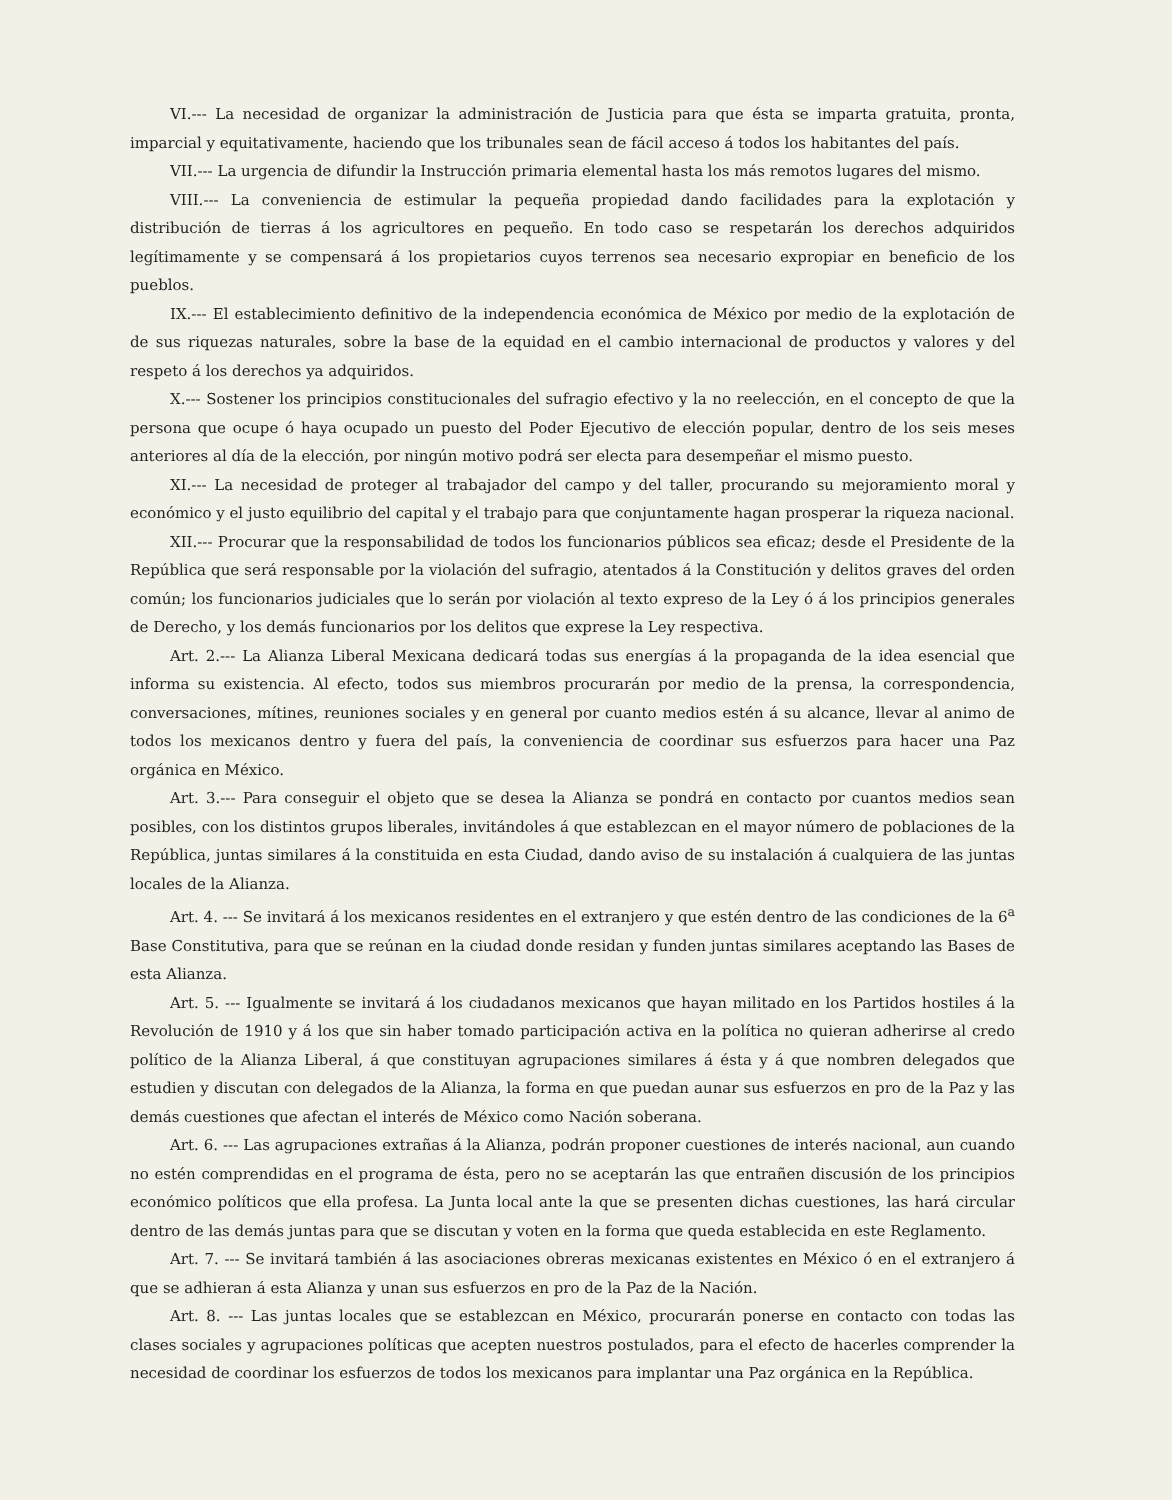VI.--- La necesidad de organizar la administración de Justicia para que ésta se imparta gratuita, pronta, imparcial y equitativamente, haciendo que los tribunales sean de fácil acceso á todos los habitantes del país.
VII.--- La urgencia de difundir la Instrucción primaria elemental hasta los más remotos lugares del mismo.
VIII.--- La conveniencia de estimular la pequeña propiedad dando facilidades para la explotación y distribución de tierras á los agricultores en pequeño. En todo caso se respetarán los derechos adquiridos legítimamente y se compensará á los propietarios cuyos terrenos sea necesario expropiar en beneficio de los pueblos.
IX.--- El establecimiento definitivo de la independencia económica de México por medio de la explotación de de sus riquezas naturales, sobre la base de la equidad en el cambio internacional de productos y valores y del respeto á los derechos ya adquiridos.
X.--- Sostener los principios constitucionales del sufragio efectivo y la no reelección, en el concepto de que la persona que ocupe ó haya ocupado un puesto del Poder Ejecutivo de elección popular, dentro de los seis meses anteriores al día de la elección, por ningún motivo podrá ser electa para desempeñar el mismo puesto.
XI.--- La necesidad de proteger al trabajador del campo y del taller, procurando su mejoramiento moral y económico y el justo equilibrio del capital y el trabajo para que conjuntamente hagan prosperar la riqueza nacional.
XII.--- Procurar que la responsabilidad de todos los funcionarios públicos sea eficaz; desde el Presidente de la República que será responsable por la violación del sufragio, atentados á la Constitución y delitos graves del orden común; los funcionarios judiciales que lo serán por violación al texto expreso de la Ley ó á los principios generales de Derecho, y los demás funcionarios por los delitos que exprese la Ley respectiva.
Art. 2.--- La Alianza Liberal Mexicana dedicará todas sus energías á la propaganda de la idea esencial que informa su existencia. Al efecto, todos sus miembros procurarán por medio de la prensa, la correspondencia, conversaciones, mítines, reuniones sociales y en general por cuanto medios estén á su alcance, llevar al animo de todos los mexicanos dentro y fuera del país, la conveniencia de coordinar sus esfuerzos para hacer una Paz orgánica en México.
Art. 3.--- Para conseguir el objeto que se desea la Alianza se pondrá en contacto por cuantos medios sean posibles, con los distintos grupos liberales, invitándoles á que establezcan en el mayor número de poblaciones de la República, juntas similares á la constituida en esta Ciudad, dando aviso de su instalación á cualquiera de las juntas locales de la Alianza.
Art. 4. --- Se invitará á los mexicanos residentes en el extranjero y que estén dentro de las condiciones de la 6<sup>a</sup> Base Constitutiva, para que se reúnan en la ciudad donde residan y funden juntas similares aceptando las Bases de esta Alianza.
Art. 5. --- Igualmente se invitará á los ciudadanos mexicanos que hayan militado en los Partidos hostiles á la Revolución de 1910 y á los que sin haber tomado participación activa en la política no quieran adherirse al credo político de la Alianza Liberal, á que constituyan agrupaciones similares á ésta y á que nombren delegados que estudien y discutan con delegados de la Alianza, la forma en que puedan aunar sus esfuerzos en pro de la Paz y las demás cuestiones que afectan el interés de México como Nación soberana.
Art. 6. --- Las agrupaciones extrañas á la Alianza, podrán proponer cuestiones de interés nacional, aun cuando no estén comprendidas en el programa de ésta, pero no se aceptarán las que entrañen discusión de los principios económico políticos que ella profesa. La Junta local ante la que se presenten dichas cuestiones, las hará circular dentro de las demás juntas para que se discutan y voten en la forma que queda establecida en este Reglamento.
Art. 7. --- Se invitará también á las asociaciones obreras mexicanas existentes en México ó en el extranjero á que se adhieran á esta Alianza y unan sus esfuerzos en pro de la Paz de la Nación.
Art. 8. --- Las juntas locales que se establezcan en México, procurarán ponerse en contacto con todas las clases sociales y agrupaciones políticas que acepten nuestros postulados, para el efecto de hacerles comprender la necesidad de coordinar los esfuerzos de todos los mexicanos para implantar una Paz orgánica en la República.